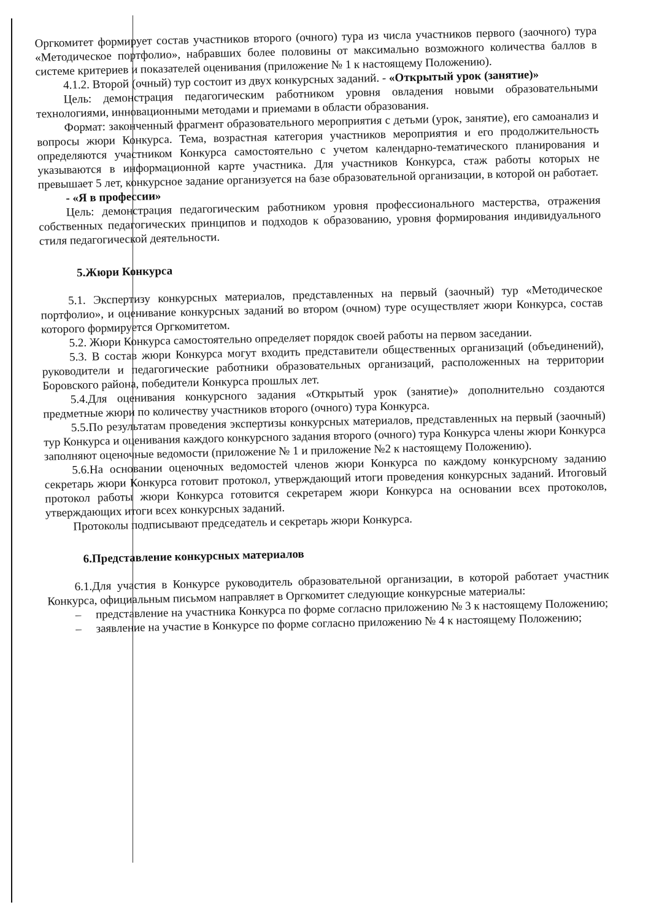Оргкомитет формирует состав участников второго (очного) тура из числа участников первого (заочного) тура «Методическое портфолио», набравших более половины от максимально возможного количества баллов в системе критериев и показателей оценивания (приложение № 1 к настоящему Положению).
4.1.2. Второй (очный) тур состоит из двух конкурсных заданий. - «Открытый урок (занятие)»
Цель: демонстрация педагогическим работником уровня овладения новыми образовательными технологиями, инновационными методами и приемами в области образования.
Формат: законченный фрагмент образовательного мероприятия с детьми (урок, занятие), его самоанализ и вопросы жюри Конкурса. Тема, возрастная категория участников мероприятия и его продолжительность определяются участником Конкурса самостоятельно с учетом календарно-тематического планирования и указываются в информационной карте участника. Для участников Конкурса, стаж работы которых не превышает 5 лет, конкурсное задание организуется на базе образовательной организации, в которой он работает.
- «Я в профессии»
Цель: демонстрация педагогическим работником уровня профессионального мастерства, отражения собственных педагогических принципов и подходов к образованию, уровня формирования индивидуального стиля педагогической деятельности.
5.Жюри Конкурса
5.1. Экспертизу конкурсных материалов, представленных на первый (заочный) тур «Методическое портфолио», и оценивание конкурсных заданий во втором (очном) туре осуществляет жюри Конкурса, состав которого формируется Оргкомитетом.
5.2. Жюри Конкурса самостоятельно определяет порядок своей работы на первом заседании.
5.3. В состав жюри Конкурса могут входить представители общественных организаций (объединений), руководители и педагогические работники образовательных организаций, расположенных на территории Боровского района, победители Конкурса прошлых лет.
5.4.Для оценивания конкурсного задания «Открытый урок (занятие)» дополнительно создаются предметные жюри по количеству участников второго (очного) тура Конкурса.
5.5.По результатам проведения экспертизы конкурсных материалов, представленных на первый (заочный) тур Конкурса и оценивания каждого конкурсного задания второго (очного) тура Конкурса члены жюри Конкурса заполняют оценочные ведомости (приложение № 1 и приложение №2 к настоящему Положению).
5.6.На основании оценочных ведомостей членов жюри Конкурса по каждому конкурсному заданию секретарь жюри Конкурса готовит протокол, утверждающий итоги проведения конкурсных заданий. Итоговый протокол работы жюри Конкурса готовится секретарем жюри Конкурса на основании всех протоколов, утверждающих итоги всех конкурсных заданий.
Протоколы подписывают председатель и секретарь жюри Конкурса.
6.Представление конкурсных материалов
6.1.Для участия в Конкурсе руководитель образовательной организации, в которой работает участник Конкурса, официальным письмом направляет в Оргкомитет следующие конкурсные материалы:
– представление на участника Конкурса по форме согласно приложению № 3 к настоящему Положению;
– заявление на участие в Конкурсе по форме согласно приложению № 4 к настоящему Положению;